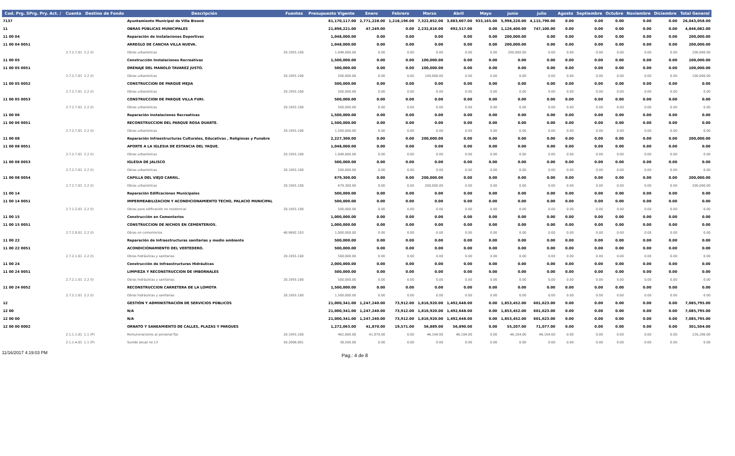| Cod. Prg. SPrg. Pry. Act. / | Cuenta | Destino de Fondo | Descripción | Fuentes | Presupuesto Vigente | Enero | Febrero | Marzo | Abril | Mayo | junio | julio | Agosto | Septiembre | Octubre | Noviembre | Diciembre | Total General |
| --- | --- | --- | --- | --- | --- | --- | --- | --- | --- | --- | --- | --- | --- | --- | --- | --- | --- | --- |
| 7137 | | | Ayuntamiento Municipal de Villa Bisonó | | 81,170,117.00 | 2,771,228.00 | 1,218,196.00 | 7,322,852.00 | 3,683,607.00 | 933,165.00 | 5,998,220.00 | 4,115,790.00 | 0.00 | 0.00 | 0.00 | 0.00 | 0.00 | 26,043,058.00 |
| 11 | | | OBRAS PÚBLICAS MUNICIPALES | | 21,898,221.00 | 47,249.00 | 0.00 | 2,232,816.00 | 692,517.00 | 0.00 | 1,126,400.00 | 747,100.00 | 0.00 | 0.00 | 0.00 | 0.00 | 0.00 | 4,846,082.00 |
| 11 00 04 | | | Reparación de Instalaciones Deportivas | | 1,048,000.00 | 0.00 | 0.00 | 0.00 | 0.00 | 0.00 | 200,000.00 | 0.00 | 0.00 | 0.00 | 0.00 | 0.00 | 0.00 | 200,000.00 |
| 11 00 04 0051 | | | ARREGLO DE CANCHA VILLA NUEVA. | | 1,048,000.00 | 0.00 | 0.00 | 0.00 | 0.00 | 0.00 | 200,000.00 | 0.00 | 0.00 | 0.00 | 0.00 | 0.00 | 0.00 | 200,000.00 |
| | 2.7.2.7.01 | 2.2 (I) | Obras urbanísticas | 20.1955.100 | 1,048,000.00 | 0.00 | 0.00 | 0.00 | 0.00 | 0.00 | 200,000.00 | 0.00 | 0.00 | 0.00 | 0.00 | 0.00 | 0.00 | 200,000.00 |
| 11 00 05 | | | Construcción Instalaciones Recreativas | | 1,500,000.00 | 0.00 | 0.00 | 100,000.00 | 0.00 | 0.00 | 0.00 | 0.00 | 0.00 | 0.00 | 0.00 | 0.00 | 0.00 | 100,000.00 |
| 11 00 05 0051 | | | DRENAJE DEL MANOLO TAVAREZ JUSTO. | | 500,000.00 | 0.00 | 0.00 | 100,000.00 | 0.00 | 0.00 | 0.00 | 0.00 | 0.00 | 0.00 | 0.00 | 0.00 | 0.00 | 100,000.00 |
| | 2.7.2.7.01 | 2.2 (I) | Obras urbanísticas | 20.1955.100 | 500,000.00 | 0.00 | 0.00 | 100,000.00 | 0.00 | 0.00 | 0.00 | 0.00 | 0.00 | 0.00 | 0.00 | 0.00 | 0.00 | 100,000.00 |
| 11 00 05 0052 | | | CONSTRUCCION DE PARQUE MEJIA | | 500,000.00 | 0.00 | 0.00 | 0.00 | 0.00 | 0.00 | 0.00 | 0.00 | 0.00 | 0.00 | 0.00 | 0.00 | 0.00 | 0.00 |
| | 2.7.2.7.01 | 2.2 (I) | Obras urbanísticas | 20.1955.100 | 500,000.00 | 0.00 | 0.00 | 0.00 | 0.00 | 0.00 | 0.00 | 0.00 | 0.00 | 0.00 | 0.00 | 0.00 | 0.00 | 0.00 |
| 11 00 05 0053 | | | CONSTRUCCION DE PARQUE VILLA FURI. | | 500,000.00 | 0.00 | 0.00 | 0.00 | 0.00 | 0.00 | 0.00 | 0.00 | 0.00 | 0.00 | 0.00 | 0.00 | 0.00 | 0.00 |
| | 2.7.2.7.01 | 2.2 (I) | Obras urbanísticas | 20.1955.100 | 500,000.00 | 0.00 | 0.00 | 0.00 | 0.00 | 0.00 | 0.00 | 0.00 | 0.00 | 0.00 | 0.00 | 0.00 | 0.00 | 0.00 |
| 11 00 06 | | | Reparación Instalaciones Recreativas | | 1,500,000.00 | 0.00 | 0.00 | 0.00 | 0.00 | 0.00 | 0.00 | 0.00 | 0.00 | 0.00 | 0.00 | 0.00 | 0.00 | 0.00 |
| 11 00 06 0051 | | | RECONSTRUCCION DEL PARQUE ROSA DUARTE. | | 1,500,000.00 | 0.00 | 0.00 | 0.00 | 0.00 | 0.00 | 0.00 | 0.00 | 0.00 | 0.00 | 0.00 | 0.00 | 0.00 | 0.00 |
| | 2.7.2.7.01 | 2.2 (I) | Obras urbanísticas | 20.1955.100 | 1,500,000.00 | 0.00 | 0.00 | 0.00 | 0.00 | 0.00 | 0.00 | 0.00 | 0.00 | 0.00 | 0.00 | 0.00 | 0.00 | 0.00 |
| 11 00 08 | | | Reparación Infraestructuras Culturales, Educativas , Religiosas y Funebre | | 2,227,300.00 | 0.00 | 0.00 | 200,000.00 | 0.00 | 0.00 | 0.00 | 0.00 | 0.00 | 0.00 | 0.00 | 0.00 | 0.00 | 200,000.00 |
| 11 00 08 0051 | | | APORTE A LA IGLESIA DE ESTANCIA DEL YAQUE. | | 1,048,000.00 | 0.00 | 0.00 | 0.00 | 0.00 | 0.00 | 0.00 | 0.00 | 0.00 | 0.00 | 0.00 | 0.00 | 0.00 | 0.00 |
| | 2.7.2.7.01 | 2.2 (I) | Obras urbanísticas | 20.1955.100 | 1,048,000.00 | 0.00 | 0.00 | 0.00 | 0.00 | 0.00 | 0.00 | 0.00 | 0.00 | 0.00 | 0.00 | 0.00 | 0.00 | 0.00 |
| 11 00 08 0053 | | | IGLESIA DE JALISCO | | 500,000.00 | 0.00 | 0.00 | 0.00 | 0.00 | 0.00 | 0.00 | 0.00 | 0.00 | 0.00 | 0.00 | 0.00 | 0.00 | 0.00 |
| | 2.7.2.7.01 | 2.2 (I) | Obras urbanísticas | 20.1955.100 | 500,000.00 | 0.00 | 0.00 | 0.00 | 0.00 | 0.00 | 0.00 | 0.00 | 0.00 | 0.00 | 0.00 | 0.00 | 0.00 | 0.00 |
| 11 00 08 0054 | | | CAPILLA DEL VIEJO CARRIL. | | 679,300.00 | 0.00 | 0.00 | 200,000.00 | 0.00 | 0.00 | 0.00 | 0.00 | 0.00 | 0.00 | 0.00 | 0.00 | 0.00 | 200,000.00 |
| | 2.7.2.7.01 | 2.2 (I) | Obras urbanísticas | 20.1955.100 | 679,300.00 | 0.00 | 0.00 | 200,000.00 | 0.00 | 0.00 | 0.00 | 0.00 | 0.00 | 0.00 | 0.00 | 0.00 | 0.00 | 200,000.00 |
| 11 00 14 | | | Reparación Edificaciones Municipales | | 500,000.00 | 0.00 | 0.00 | 0.00 | 0.00 | 0.00 | 0.00 | 0.00 | 0.00 | 0.00 | 0.00 | 0.00 | 0.00 | 0.00 |
| 11 00 14 0051 | | | IMPERMEABILIZACION Y ACONDICIONAMIENTO TECHO, PALACIO MUNICIPAL | | 500,000.00 | 0.00 | 0.00 | 0.00 | 0.00 | 0.00 | 0.00 | 0.00 | 0.00 | 0.00 | 0.00 | 0.00 | 0.00 | 0.00 |
| | 2.7.1.2.01 | 2.2 (I) | Obras para edificación no residencial | 20.1955.100 | 500,000.00 | 0.00 | 0.00 | 0.00 | 0.00 | 0.00 | 0.00 | 0.00 | 0.00 | 0.00 | 0.00 | 0.00 | 0.00 | 0.00 |
| 11 00 15 | | | Construcción en Cementerios | | 1,000,000.00 | 0.00 | 0.00 | 0.00 | 0.00 | 0.00 | 0.00 | 0.00 | 0.00 | 0.00 | 0.00 | 0.00 | 0.00 | 0.00 |
| 11 00 15 0051 | | | CONSTRUCCION DE NICHOS EN CEMENTERIOS. | | 1,000,000.00 | 0.00 | 0.00 | 0.00 | 0.00 | 0.00 | 0.00 | 0.00 | 0.00 | 0.00 | 0.00 | 0.00 | 0.00 | 0.00 |
| | 2.7.2.8.01 | 2.2 (I) | Obras en cementerios | 40.9992.103 | 1,000,000.00 | 0.00 | 0.00 | 0.00 | 0.00 | 0.00 | 0.00 | 0.00 | 0.00 | 0.00 | 0.00 | 0.00 | 0.00 | 0.00 |
| 11 00 22 | | | Reparación de Infraestructuras sanitarias y medio ambiente | | 500,000.00 | 0.00 | 0.00 | 0.00 | 0.00 | 0.00 | 0.00 | 0.00 | 0.00 | 0.00 | 0.00 | 0.00 | 0.00 | 0.00 |
| 11 00 22 0051 | | | ACONDICIONAMIENTO DEL VERTEDERO. | | 500,000.00 | 0.00 | 0.00 | 0.00 | 0.00 | 0.00 | 0.00 | 0.00 | 0.00 | 0.00 | 0.00 | 0.00 | 0.00 | 0.00 |
| | 2.7.2.1.01 | 2.2 (I) | Obras hidráulicas y sanitarias | 20.1955.100 | 500,000.00 | 0.00 | 0.00 | 0.00 | 0.00 | 0.00 | 0.00 | 0.00 | 0.00 | 0.00 | 0.00 | 0.00 | 0.00 | 0.00 |
| 11 00 24 | | | Construcción de Infraestructuras Hidráulicas | | 2,000,000.00 | 0.00 | 0.00 | 0.00 | 0.00 | 0.00 | 0.00 | 0.00 | 0.00 | 0.00 | 0.00 | 0.00 | 0.00 | 0.00 |
| 11 00 24 0051 | | | LIMPIEZA Y RECONSTRUCCION DE IMBORNALES | | 500,000.00 | 0.00 | 0.00 | 0.00 | 0.00 | 0.00 | 0.00 | 0.00 | 0.00 | 0.00 | 0.00 | 0.00 | 0.00 | 0.00 |
| | 2.7.2.1.01 | 2.2 (I) | Obras hidráulicas y sanitarias | 20.1955.100 | 500,000.00 | 0.00 | 0.00 | 0.00 | 0.00 | 0.00 | 0.00 | 0.00 | 0.00 | 0.00 | 0.00 | 0.00 | 0.00 | 0.00 |
| 11 00 24 0052 | | | RECONSTRUCCION CARRETERA DE LA LOMOTA | | 1,500,000.00 | 0.00 | 0.00 | 0.00 | 0.00 | 0.00 | 0.00 | 0.00 | 0.00 | 0.00 | 0.00 | 0.00 | 0.00 | 0.00 |
| | 2.7.2.1.01 | 2.2 (I) | Obras hidráulicas y sanitarias | 20.1955.100 | 1,500,000.00 | 0.00 | 0.00 | 0.00 | 0.00 | 0.00 | 0.00 | 0.00 | 0.00 | 0.00 | 0.00 | 0.00 | 0.00 | 0.00 |
| 12 | | | GESTIÓN Y ADMINISTRACIÓN DE SERVICIOS PÚBLICOS | | 21,000,341.00 | 1,247,240.00 | 73,912.00 | 1,816,920.00 | 1,492,648.00 | 0.00 | 1,853,452.00 | 601,623.00 | 0.00 | 0.00 | 0.00 | 0.00 | 0.00 | 7,085,795.00 |
| 12 00 | | | N/A | | 21,000,341.00 | 1,247,240.00 | 73,912.00 | 1,816,920.00 | 1,492,648.00 | 0.00 | 1,853,452.00 | 601,623.00 | 0.00 | 0.00 | 0.00 | 0.00 | 0.00 | 7,085,795.00 |
| 12 00 00 | | | N/A | | 21,000,341.00 | 1,247,240.00 | 73,912.00 | 1,816,920.00 | 1,492,648.00 | 0.00 | 1,853,452.00 | 601,623.00 | 0.00 | 0.00 | 0.00 | 0.00 | 0.00 | 7,085,795.00 |
| 12 00 00 0002 | | | ORNATO Y SANEAMIENTO DE CALLES, PLAZAS Y PARQUES | | 1,272,063.00 | 41,870.00 | 19,571.00 | 56,889.00 | 56,890.00 | 0.00 | 55,207.00 | 71,077.00 | 0.00 | 0.00 | 0.00 | 0.00 | 0.00 | 301,504.00 |
| | 2.1.1.1.01 | 1.1 (P) | Remuneraciones al personal fijo | 20.1955.100 | 462,000.00 | 41,870.00 | 0.00 | 46,104.00 | 46,104.00 | 0.00 | 46,104.00 | 46,104.00 | 0.00 | 0.00 | 0.00 | 0.00 | 0.00 | 226,286.00 |
| | 2.1.1.4.01 | 1.1 (P) | Sueldo anual no.13 | 50.2006.001 | 38,500.00 | 0.00 | 0.00 | 0.00 | 0.00 | 0.00 | 0.00 | 0.00 | 0.00 | 0.00 | 0.00 | 0.00 | 0.00 | 0.00 |
11/16/2017 4:19:03 PM Pag.: 4 de 8